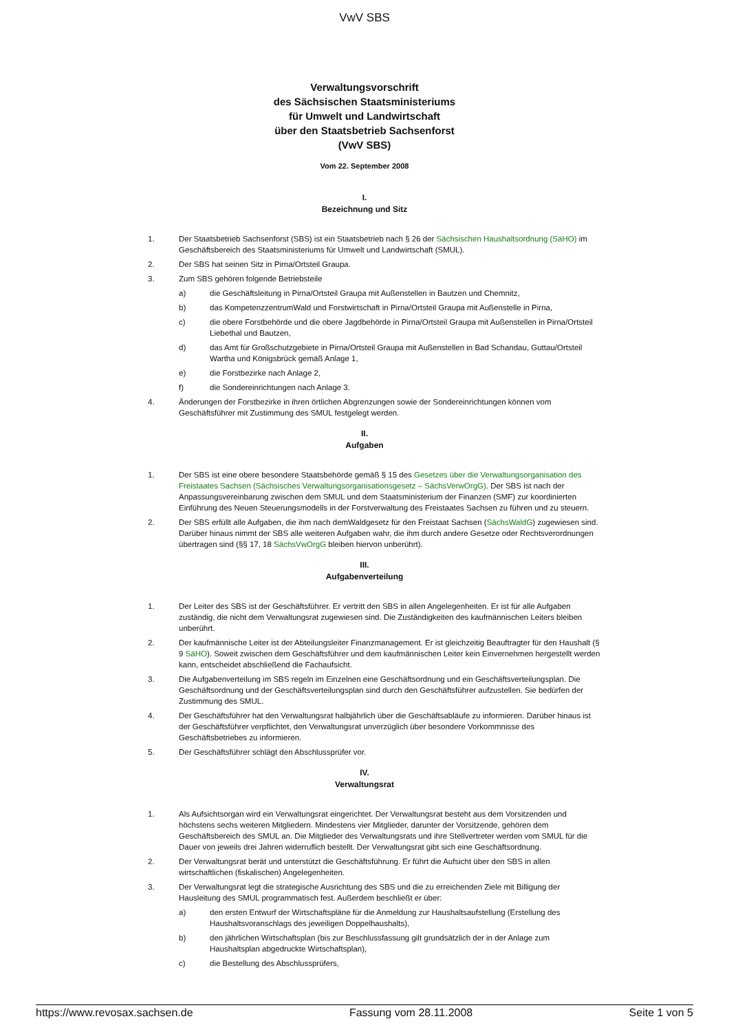VwV SBS
Verwaltungsvorschrift
des Sächsischen Staatsministeriums
für Umwelt und Landwirtschaft
über den Staatsbetrieb Sachsenforst
(VwV SBS)
Vom 22. September 2008
I.
Bezeichnung und Sitz
1. Der Staatsbetrieb Sachsenforst (SBS) ist ein Staatsbetrieb nach § 26 der Sächsischen Haushaltsordnung (SäHO) im Geschäftsbereich des Staatsministeriums für Umwelt und Landwirtschaft (SMUL).
2. Der SBS hat seinen Sitz in Pirna/Ortsteil Graupa.
3. Zum SBS gehören folgende Betriebsteile
a) die Geschäftsleitung in Pirna/Ortsteil Graupa mit Außenstellen in Bautzen und Chemnitz,
b) das KompetenzzentrumWald und Forstwirtschaft in Pirna/Ortsteil Graupa mit Außenstelle in Pirna,
c) die obere Forstbehörde und die obere Jagdbehörde in Pirna/Ortsteil Graupa mit Außenstellen in Pirna/Ortsteil Liebethal und Bautzen,
d) das Amt für Großschutzgebiete in Pirna/Ortsteil Graupa mit Außenstellen in Bad Schandau, Guttau/Ortsteil Wartha und Königsbrück gemäß Anlage 1,
e) die Forstbezirke nach Anlage 2,
f) die Sondereinrichtungen nach Anlage 3.
4. Änderungen der Forstbezirke in ihren örtlichen Abgrenzungen sowie der Sondereinrichtungen können vom Geschäftsführer mit Zustimmung des SMUL festgelegt werden.
II.
Aufgaben
1. Der SBS ist eine obere besondere Staatsbehörde gemäß § 15 des Gesetzes über die Verwaltungsorganisation des Freistaates Sachsen (Sächsisches Verwaltungsorganisationsgesetz – SächsVerwOrgG). Der SBS ist nach der Anpassungsvereinbarung zwischen dem SMUL und dem Staatsministerium der Finanzen (SMF) zur koordinierten Einführung des Neuen Steuerungsmodells in der Forstverwaltung des Freistaates Sachsen zu führen und zu steuern.
2. Der SBS erfüllt alle Aufgaben, die ihm nach demWaldgesetz für den Freistaat Sachsen (SächsWaldG) zugewiesen sind. Darüber hinaus nimmt der SBS alle weiteren Aufgaben wahr, die ihm durch andere Gesetze oder Rechtsverordnungen übertragen sind (§§ 17, 18 SächsVwOrgG bleiben hiervon unberührt).
III.
Aufgabenverteilung
1. Der Leiter des SBS ist der Geschäftsführer. Er vertritt den SBS in allen Angelegenheiten. Er ist für alle Aufgaben zuständig, die nicht dem Verwaltungsrat zugewiesen sind. Die Zuständigkeiten des kaufmännischen Leiters bleiben unberührt.
2. Der kaufmännische Leiter ist der Abteilungsleiter Finanzmanagement. Er ist gleichzeitig Beauftragter für den Haushalt (§ 9 SäHO). Soweit zwischen dem Geschäftsführer und dem kaufmännischen Leiter kein Einvernehmen hergestellt werden kann, entscheidet abschließend die Fachaufsicht.
3. Die Aufgabenverteilung im SBS regeln im Einzelnen eine Geschäftsordnung und ein Geschäftsverteilungsplan. Die Geschäftsordnung und der Geschäftsverteilungsplan sind durch den Geschäftsführer aufzustellen. Sie bedürfen der Zustimmung des SMUL.
4. Der Geschäftsführer hat den Verwaltungsrat halbjährlich über die Geschäftsabläufe zu informieren. Darüber hinaus ist der Geschäftsführer verpflichtet, den Verwaltungsrat unverzüglich über besondere Vorkommnisse des Geschäftsbetriebes zu informieren.
5. Der Geschäftsführer schlägt den Abschlussprüfer vor.
IV.
Verwaltungsrat
1. Als Aufsichtsorgan wird ein Verwaltungsrat eingerichtet. Der Verwaltungsrat besteht aus dem Vorsitzenden und höchstens sechs weiteren Mitgliedern. Mindestens vier Mitglieder, darunter der Vorsitzende, gehören dem Geschäftsbereich des SMUL an. Die Mitglieder des Verwaltungsrats und ihre Stellvertreter werden vom SMUL für die Dauer von jeweils drei Jahren widerruflich bestellt. Der Verwaltungsrat gibt sich eine Geschäftsordnung.
2. Der Verwaltungsrat berät und unterstützt die Geschäftsführung. Er führt die Aufsicht über den SBS in allen wirtschaftlichen (fiskalischen) Angelegenheiten.
3. Der Verwaltungsrat legt die strategische Ausrichtung des SBS und die zu erreichenden Ziele mit Billigung der Hausleitung des SMUL programmatisch fest. Außerdem beschließt er über:
a) den ersten Entwurf der Wirtschaftspläne für die Anmeldung zur Haushaltsaufstellung (Erstellung des Haushaltsvoranschlags des jeweiligen Doppelhaushalts),
b) den jährlichen Wirtschaftsplan (bis zur Beschlussfassung gilt grundsätzlich der in der Anlage zum Haushaltsplan abgedruckte Wirtschaftsplan),
c) die Bestellung des Abschlussprüfers,
https://www.revosax.sachsen.de Fassung vom 28.11.2008 Seite 1 von 5